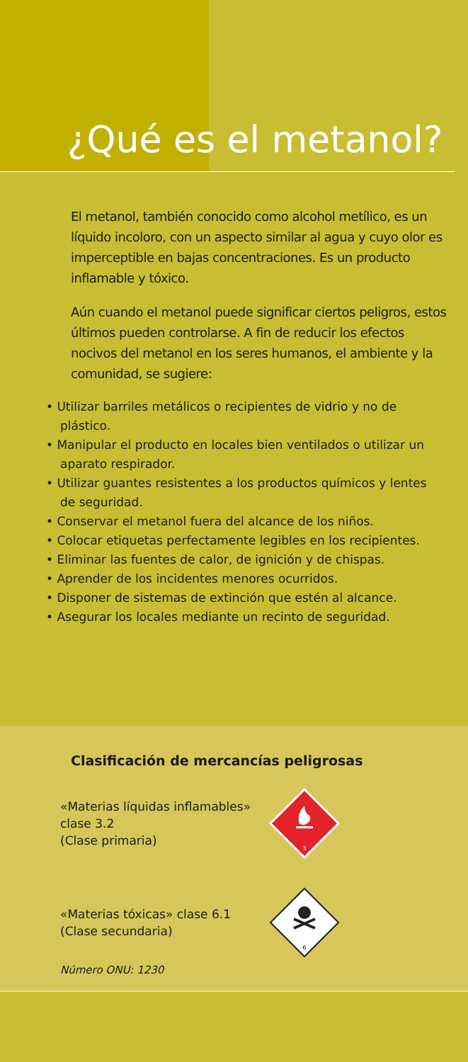¿Qué es el metanol?
El metanol, también conocido como alcohol metílico, es un líquido incoloro, con un aspecto similar al agua y cuyo olor es imperceptible en bajas concentraciones. Es un producto inflamable y tóxico.
Aún cuando el metanol puede significar ciertos peligros, estos últimos pueden controlarse. A fin de reducir los efectos nocivos del metanol en los seres humanos, el ambiente y la comunidad, se sugiere:
• Utilizar barriles metálicos o recipientes de vidrio y no de plástico.
• Manipular el producto en locales bien ventilados o utilizar un aparato respirador.
• Utilizar guantes resistentes a los productos químicos y lentes de seguridad.
• Conservar el metanol fuera del alcance de los niños.
• Colocar etiquetas perfectamente legibles en los recipientes.
• Eliminar las fuentes de calor, de ignición y de chispas.
• Aprender de los incidentes menores ocurridos.
• Disponer de sistemas de extinción que estén al alcance.
• Asegurar los locales mediante un recinto de seguridad.
Clasificación de mercancías peligrosas
«Materias líquidas inflamables»
clase 3.2
(Clase primaria)
3
«Materias tóxicas» clase 6.1
(Clase secundaria)
6
Número ONU: 1230